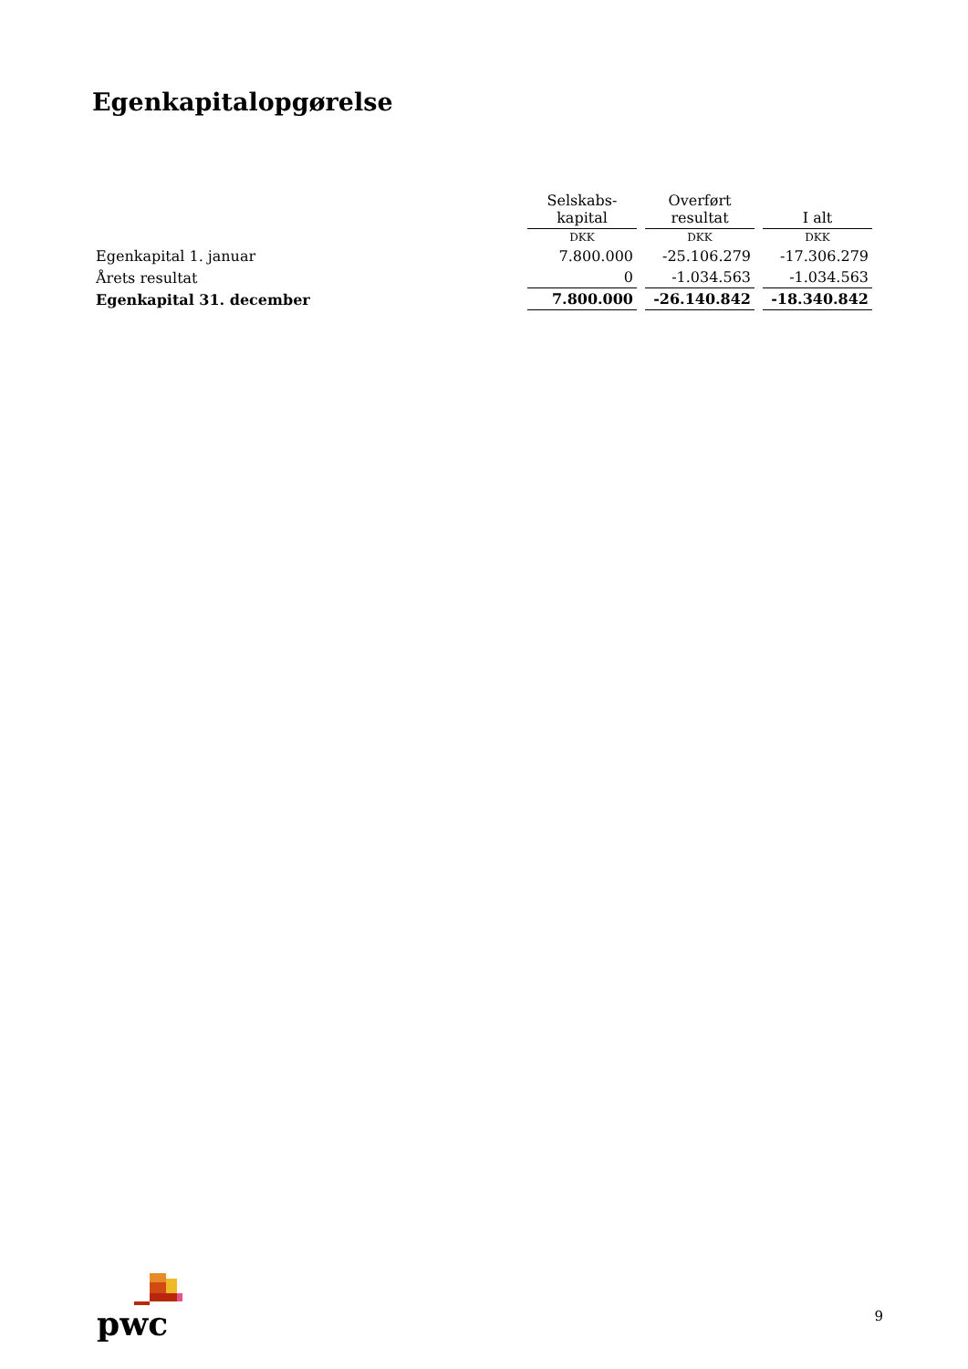Egenkapitalopgørelse
| | Selskabs- kapital | Overført resultat | I alt |
| --- | --- | --- | --- |
| | DKK | DKK | DKK |
| Egenkapital 1. januar | 7.800.000 | -25.106.279 | -17.306.279 |
| Årets resultat | 0 | -1.034.563 | -1.034.563 |
| Egenkapital 31. december | 7.800.000 | -26.140.842 | -18.340.842 |
pwc
9